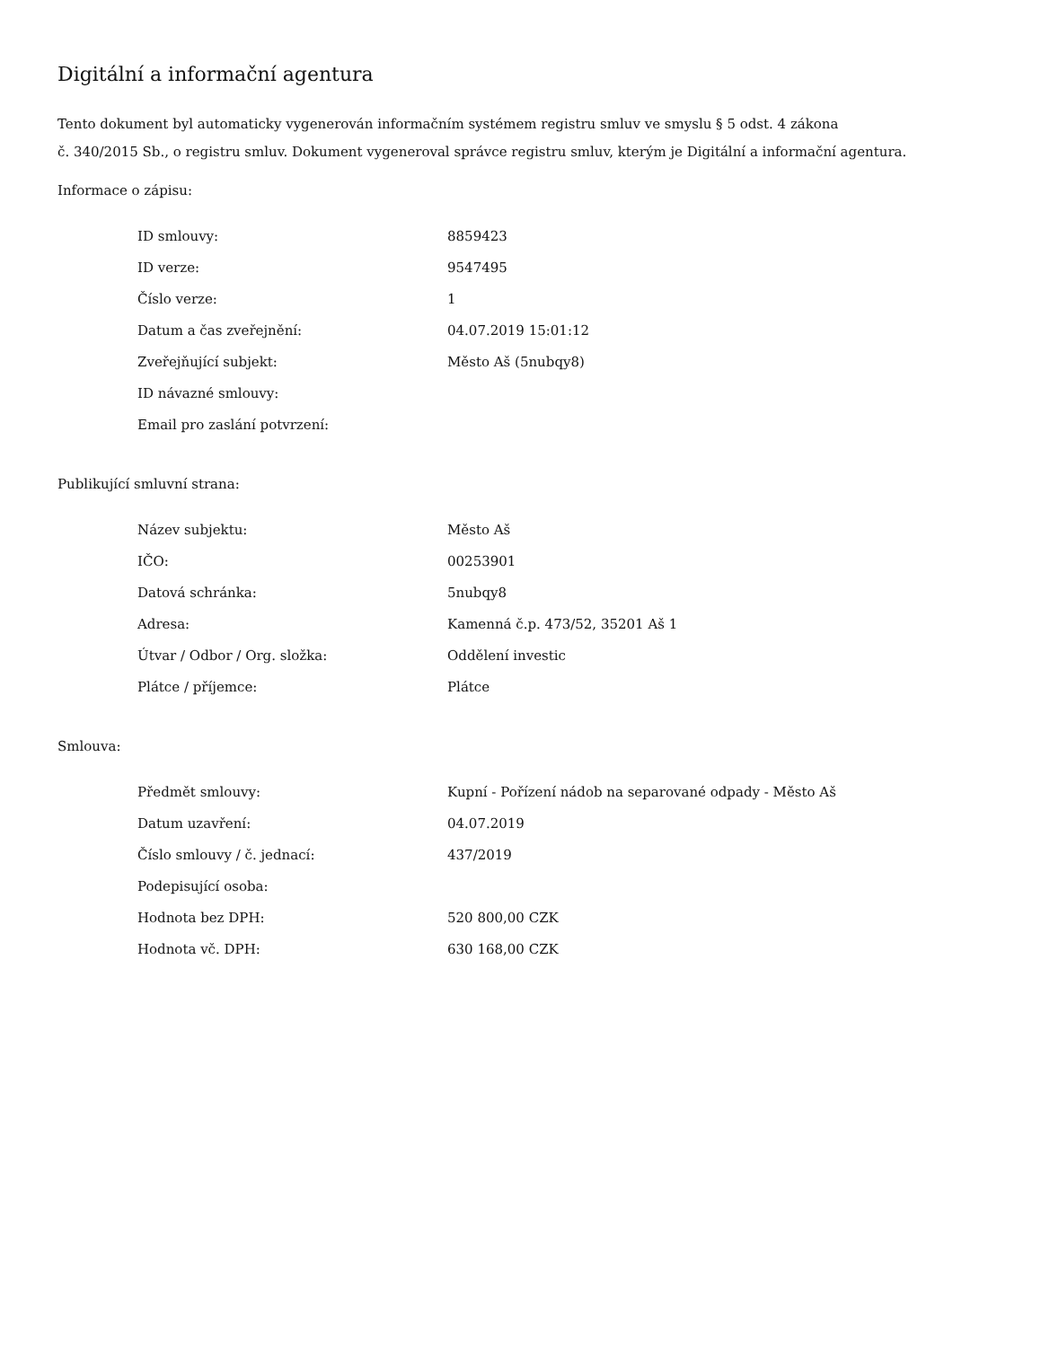Digitální a informační agentura
Tento dokument byl automaticky vygenerován informačním systémem registru smluv ve smyslu § 5 odst. 4 zákona
č. 340/2015 Sb., o registru smluv. Dokument vygeneroval správce registru smluv, kterým je Digitální a informační agentura.
Informace o zápisu:
| ID smlouvy: | 8859423 |
| ID verze: | 9547495 |
| Číslo verze: | 1 |
| Datum a čas zveřejnění: | 04.07.2019 15:01:12 |
| Zveřejňující subjekt: | Město Aš (5nubqy8) |
| ID návazné smlouvy: | |
| Email pro zaslání potvrzení: | |
Publikující smluvní strana:
| Název subjektu: | Město Aš |
| IČO: | 00253901 |
| Datová schránka: | 5nubqy8 |
| Adresa: | Kamenná č.p. 473/52, 35201 Aš 1 |
| Útvar / Odbor / Org. složka: | Oddělení investic |
| Plátce / příjemce: | Plátce |
Smlouva:
| Předmět smlouvy: | Kupní - Pořízení nádob na separované odpady - Město Aš |
| Datum uzavření: | 04.07.2019 |
| Číslo smlouvy / č. jednací: | 437/2019 |
| Podepisující osoba: | |
| Hodnota bez DPH: | 520 800,00 CZK |
| Hodnota vč. DPH: | 630 168,00 CZK |